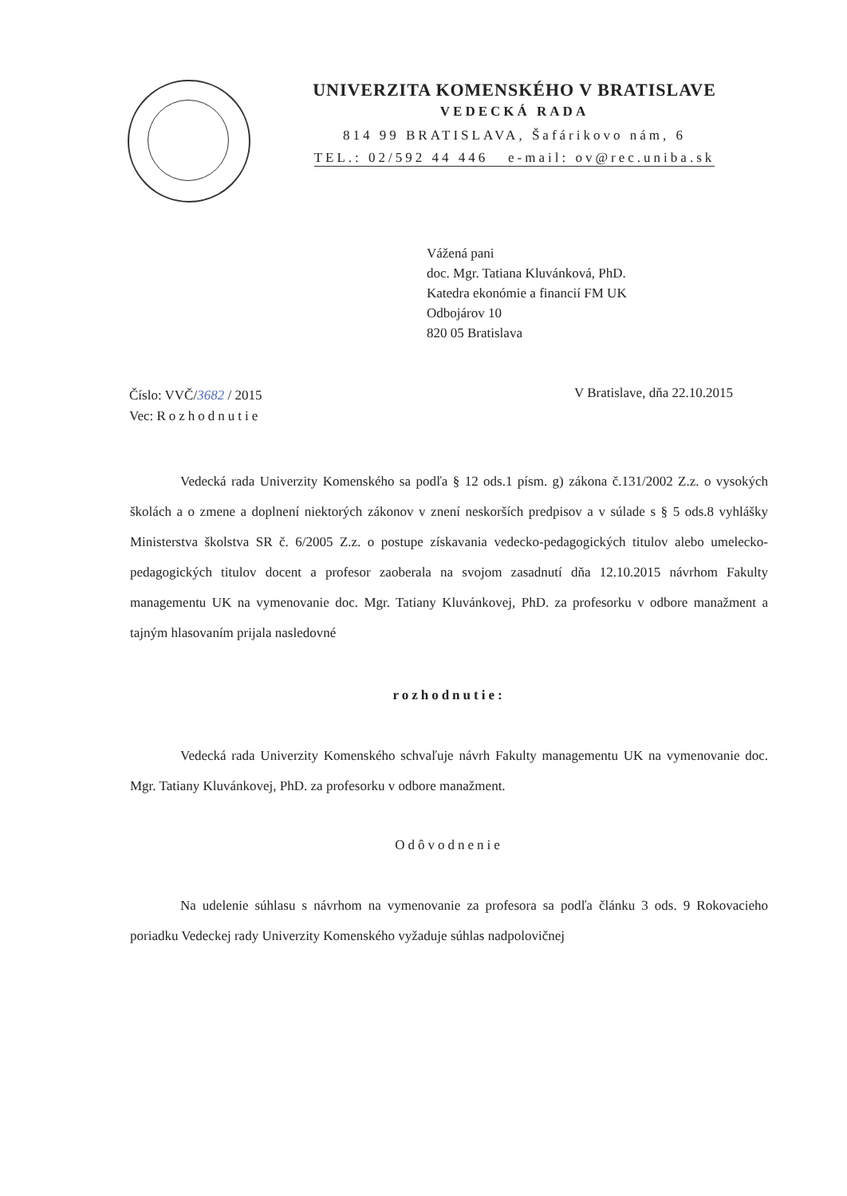UNIVERZITA KOMENSKÉHO V BRATISLAVE
VEDECKÁ RADA
814 99 BRATISLAVA, Šafárikovo nám, 6
TEL.: 02/592 44 446 e-mail: ov@rec.uniba.sk
Vážená pani
doc. Mgr. Tatiana Kluvánková, PhD.
Katedra ekonómie a financií FM UK
Odbojárov 10
820 05 Bratislava
Číslo: VVČ/3682 / 2015
Vec: Rozhodnutie
V Bratislave, dňa 22.10.2015
Vedecká rada Univerzity Komenského sa podľa § 12 ods.1 písm. g) zákona č.131/2002 Z.z. o vysokých školách a o zmene a doplnení niektorých zákonov v znení neskorších predpisov a v súlade s § 5 ods.8 vyhlášky Ministerstva školstva SR č. 6/2005 Z.z. o postupe získavania vedecko-pedagogických titulov alebo umelecko-pedagogických titulov docent a profesor zaoberala na svojom zasadnutí dňa 12.10.2015 návrhom Fakulty managementu UK na vymenovanie doc. Mgr. Tatiany Kluvánkovej, PhD. za profesorku v odbore manažment a tajným hlasovaním prijala nasledovné
rozhodnutie:
Vedecká rada Univerzity Komenského schvaľuje návrh Fakulty managementu UK na vymenovanie doc. Mgr. Tatiany Kluvánkovej, PhD. za profesorku v odbore manažment.
Odôvodnenie
Na udelenie súhlasu s návrhom na vymenovanie za profesora sa podľa článku 3 ods. 9 Rokovacieho poriadku Vedeckej rady Univerzity Komenského vyžaduje súhlas nadpolovičnej